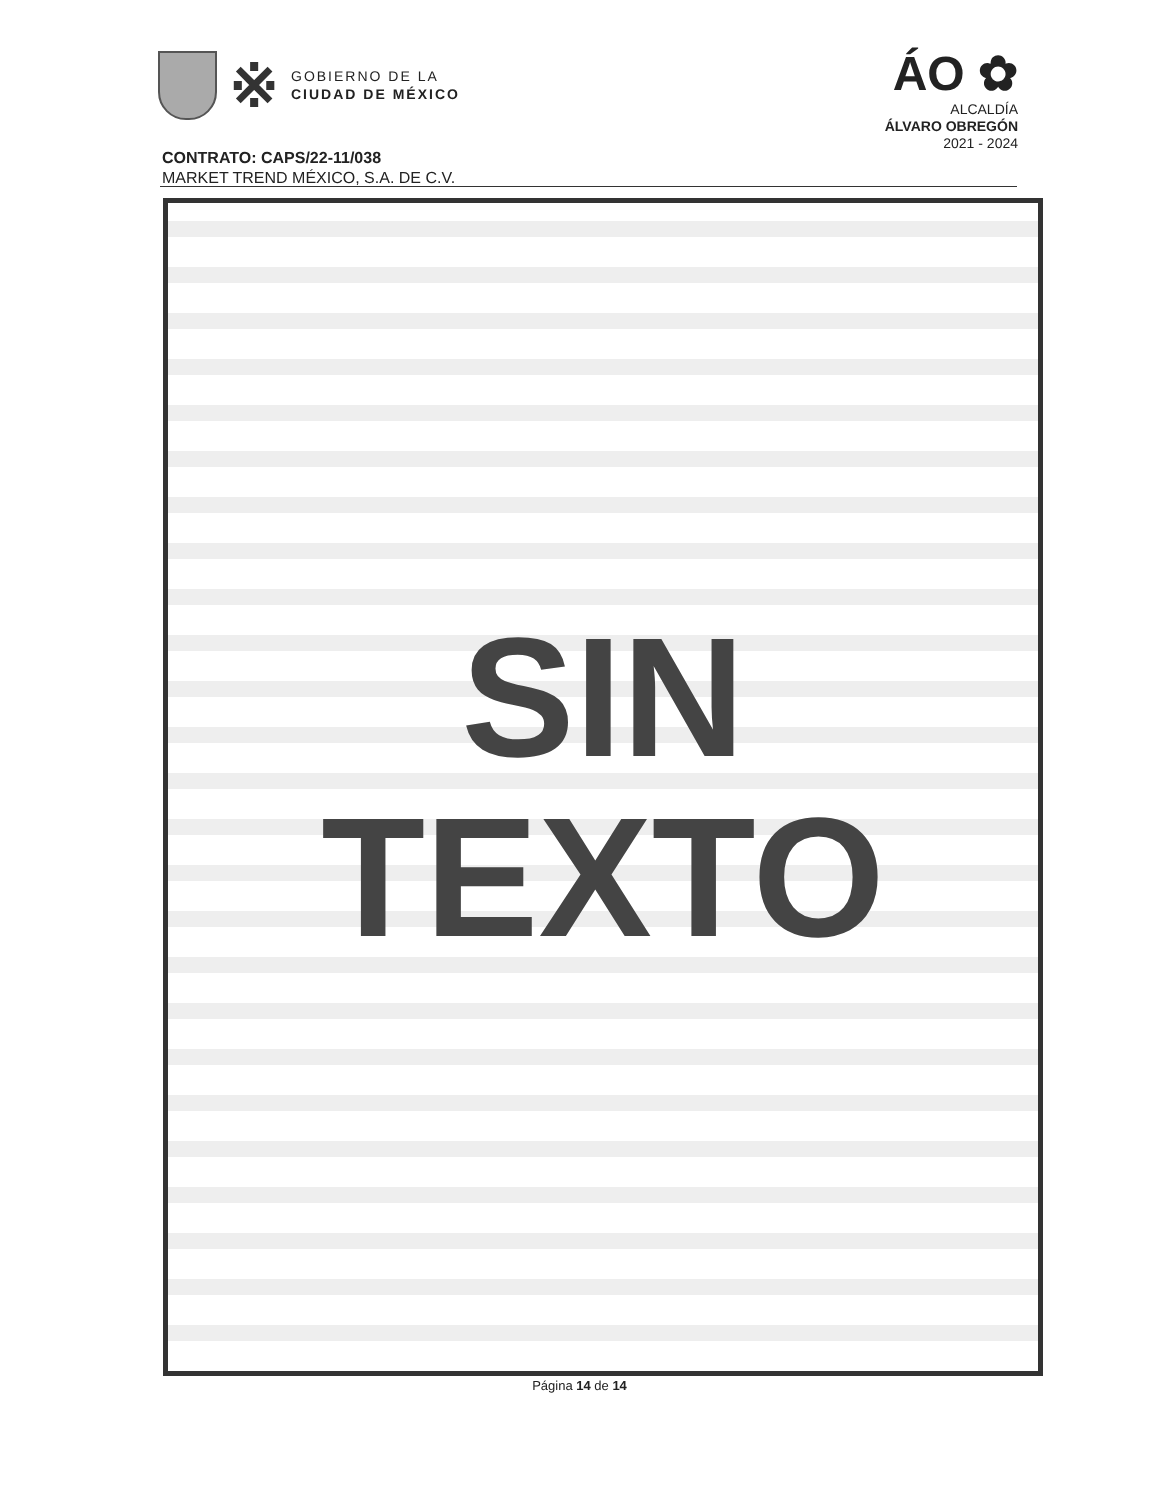※
GOBIERNO DE LA
CIUDAD DE MÉXICO
ÁO ✿
ALCALDÍA
ÁLVARO OBREGÓN
2021 - 2024
CONTRATO: CAPS/22-11/038
MARKET TREND MÉXICO, S.A. DE C.V.
SIN
TEXTO
Página 14 de 14